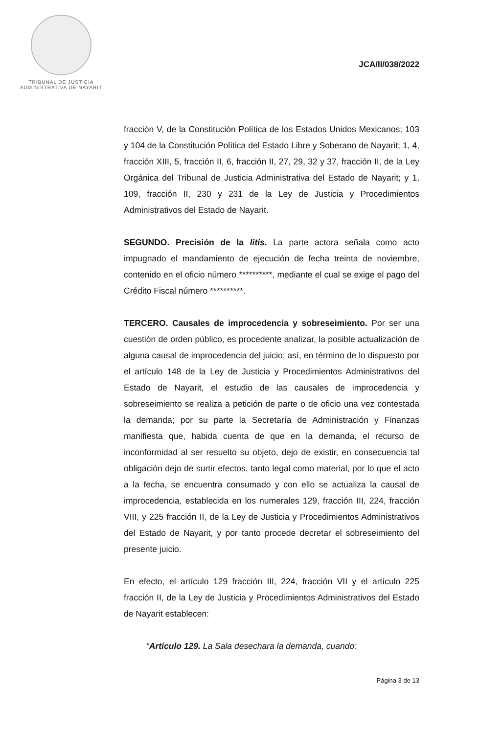TRIBUNAL DE JUSTICIA
ADMINISTRATIVA DE NAYARIT
JCA/II/038/2022
fracción V, de la Constitución Política de los Estados Unidos Mexicanos; 103 y 104 de la Constitución Política del Estado Libre y Soberano de Nayarit; 1, 4, fracción XIII, 5, fracción II, 6, fracción II, 27, 29, 32 y 37, fracción II, de la Ley Orgánica del Tribunal de Justicia Administrativa del Estado de Nayarit; y 1, 109, fracción II, 230 y 231 de la Ley de Justicia y Procedimientos Administrativos del Estado de Nayarit.
SEGUNDO. Precisión de la litis. La parte actora señala como acto impugnado el mandamiento de ejecución de fecha treinta de noviembre, contenido en el oficio número **********, mediante el cual se exige el pago del Crédito Fiscal número **********.
TERCERO. Causales de improcedencia y sobreseimiento. Por ser una cuestión de orden público, es procedente analizar, la posible actualización de alguna causal de improcedencia del juicio; así, en término de lo dispuesto por el artículo 148 de la Ley de Justicia y Procedimientos Administrativos del Estado de Nayarit, el estudio de las causales de improcedencia y sobreseimiento se realiza a petición de parte o de oficio una vez contestada la demanda; por su parte la Secretaría de Administración y Finanzas manifiesta que, habida cuenta de que en la demanda, el recurso de inconformidad al ser resuelto su objeto, dejo de existir, en consecuencia tal obligación dejo de surtir efectos, tanto legal como material, por lo que el acto a la fecha, se encuentra consumado y con ello se actualiza la causal de improcedencia, establecida en los numerales 129, fracción III, 224, fracción VIII, y 225 fracción II, de la Ley de Justicia y Procedimientos Administrativos del Estado de Nayarit, y por tanto procede decretar el sobreseimiento del presente juicio.
En efecto, el artículo 129 fracción III, 224, fracción VII y el artículo 225 fracción II, de la Ley de Justicia y Procedimientos Administrativos del Estado de Nayarit establecen:
“Artículo 129. La Sala desechara la demanda, cuando:
Página 3 de 13